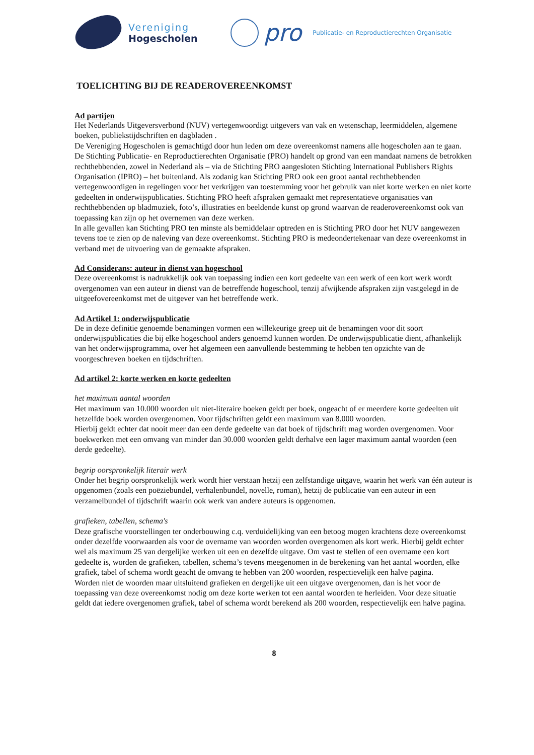Vereniging
Hogescholen
pro
Publicatie- en Reproductierechten Organisatie
TOELICHTING BIJ DE READEROVEREENKOMST
Ad partijen
Het Nederlands Uitgeversverbond (NUV) vertegenwoordigt uitgevers van vak en wetenschap, leermiddelen, algemene boeken, publiekstijdschriften en dagbladen .
De Vereniging Hogescholen is gemachtigd door hun leden om deze overeenkomst namens alle hogescholen aan te gaan.
De Stichting Publicatie- en Reproductierechten Organisatie (PRO) handelt op grond van een mandaat namens de betrokken rechthebbenden, zowel in Nederland als – via de Stichting PRO aangesloten Stichting International Publishers Rights Organisation (IPRO) – het buitenland. Als zodanig kan Stichting PRO ook een groot aantal rechthebbenden vertegenwoordigen in regelingen voor het verkrijgen van toestemming voor het gebruik van niet korte werken en niet korte gedeelten in onderwijspublicaties. Stichting PRO heeft afspraken gemaakt met representatieve organisaties van rechthebbenden op bladmuziek, foto’s, illustraties en beeldende kunst op grond waarvan de readerovereenkomst ook van toepassing kan zijn op het overnemen van deze werken.
In alle gevallen kan Stichting PRO ten minste als bemiddelaar optreden en is Stichting PRO door het NUV aangewezen tevens toe te zien op de naleving van deze overeenkomst. Stichting PRO is medeondertekenaar van deze overeenkomst in verband met de uitvoering van de gemaakte afspraken.
Ad Considerans: auteur in dienst van hogeschool
Deze overeenkomst is nadrukkelijk ook van toepassing indien een kort gedeelte van een werk of een kort werk wordt overgenomen van een auteur in dienst van de betreffende hogeschool, tenzij afwijkende afspraken zijn vastgelegd in de uitgeefovereenkomst met de uitgever van het betreffende werk.
Ad Artikel 1: onderwijspublicatie
De in deze definitie genoemde benamingen vormen een willekeurige greep uit de benamingen voor dit soort onderwijspublicaties die bij elke hogeschool anders genoemd kunnen worden. De onderwijspublicatie dient, afhankelijk van het onderwijsprogramma, over het algemeen een aanvullende bestemming te hebben ten opzichte van de voorgeschreven boeken en tijdschriften.
Ad artikel 2: korte werken en korte gedeelten
het maximum aantal woorden
Het maximum van 10.000 woorden uit niet-literaire boeken geldt per boek, ongeacht of er meerdere korte gedeelten uit hetzelfde boek worden overgenomen. Voor tijdschriften geldt een maximum van 8.000 woorden.
Hierbij geldt echter dat nooit meer dan een derde gedeelte van dat boek of tijdschrift mag worden overgenomen. Voor boekwerken met een omvang van minder dan 30.000 woorden geldt derhalve een lager maximum aantal woorden (een derde gedeelte).
begrip oorspronkelijk literair werk
Onder het begrip oorspronkelijk werk wordt hier verstaan hetzij een zelfstandige uitgave, waarin het werk van één auteur is opgenomen (zoals een poëziebundel, verhalenbundel, novelle, roman), hetzij de publicatie van een auteur in een verzamelbundel of tijdschrift waarin ook werk van andere auteurs is opgenomen.
grafieken, tabellen, schema's
Deze grafische voorstellingen ter onderbouwing c.q. verduidelijking van een betoog mogen krachtens deze overeenkomst onder dezelfde voorwaarden als voor de overname van woorden worden overgenomen als kort werk. Hierbij geldt echter wel als maximum 25 van dergelijke werken uit een en dezelfde uitgave. Om vast te stellen of een overname een kort gedeelte is, worden de grafieken, tabellen, schema’s tevens meegenomen in de berekening van het aantal woorden, elke grafiek, tabel of schema wordt geacht de omvang te hebben van 200 woorden, respectievelijk een halve pagina.
Worden niet de woorden maar uitsluitend grafieken en dergelijke uit een uitgave overgenomen, dan is het voor de toepassing van deze overeenkomst nodig om deze korte werken tot een aantal woorden te herleiden. Voor deze situatie geldt dat iedere overgenomen grafiek, tabel of schema wordt berekend als 200 woorden, respectievelijk een halve pagina.
8